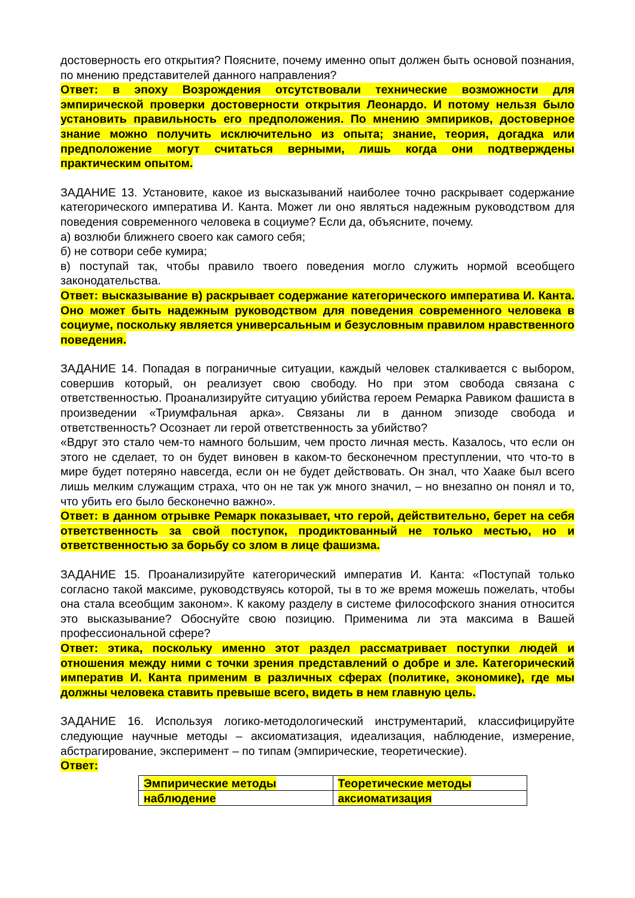достоверность его открытия? Поясните, почему именно опыт должен быть основой познания, по мнению представителей данного направления?
Ответ: в эпоху Возрождения отсутствовали технические возможности для эмпирической проверки достоверности открытия Леонардо. И потому нельзя было установить правильность его предположения. По мнению эмпириков, достоверное знание можно получить исключительно из опыта; знание, теория, догадка или предположение могут считаться верными, лишь когда они подтверждены практическим опытом.
ЗАДАНИЕ 13. Установите, какое из высказываний наиболее точно раскрывает содержание категорического императива И. Канта. Может ли оно являться надежным руководством для поведения современного человека в социуме? Если да, объясните, почему.
а) возлюби ближнего своего как самого себя;
б) не сотвори себе кумира;
в) поступай так, чтобы правило твоего поведения могло служить нормой всеобщего законодательства.
Ответ: высказывание в) раскрывает содержание категорического императива И. Канта. Оно может быть надежным руководством для поведения современного человека в социуме, поскольку является универсальным и безусловным правилом нравственного поведения.
ЗАДАНИЕ 14. Попадая в пограничные ситуации, каждый человек сталкивается с выбором, совершив который, он реализует свою свободу. Но при этом свобода связана с ответственностью. Проанализируйте ситуацию убийства героем Ремарка Равиком фашиста в произведении «Триумфальная арка». Связаны ли в данном эпизоде свобода и ответственность? Осознает ли герой ответственность за убийство?
«Вдруг это стало чем-то намного большим, чем просто личная месть. Казалось, что если он этого не сделает, то он будет виновен в каком-то бесконечном преступлении, что что-то в мире будет потеряно навсегда, если он не будет действовать. Он знал, что Хааке был всего лишь мелким служащим страха, что он не так уж много значил, – но внезапно он понял и то, что убить его было бесконечно важно».
Ответ: в данном отрывке Ремарк показывает, что герой, действительно, берет на себя ответственность за свой поступок, продиктованный не только местью, но и ответственностью за борьбу со злом в лице фашизма.
ЗАДАНИЕ 15. Проанализируйте категорический императив И. Канта: «Поступай только согласно такой максиме, руководствуясь которой, ты в то же время можешь пожелать, чтобы она стала всеобщим законом». К какому разделу в системе философского знания относится это высказывание? Обоснуйте свою позицию. Применима ли эта максима в Вашей профессиональной сфере?
Ответ: этика, поскольку именно этот раздел рассматривает поступки людей и отношения между ними с точки зрения представлений о добре и зле. Категорический императив И. Канта применим в различных сферах (политике, экономике), где мы должны человека ставить превыше всего, видеть в нем главную цель.
ЗАДАНИЕ 16. Используя логико-методологический инструментарий, классифицируйте следующие научные методы – аксиоматизация, идеализация, наблюдение, измерение, абстрагирование, эксперимент – по типам (эмпирические, теоретические).
Ответ:
| Эмпирические методы | Теоретические методы |
| наблюдение | аксиоматизация |